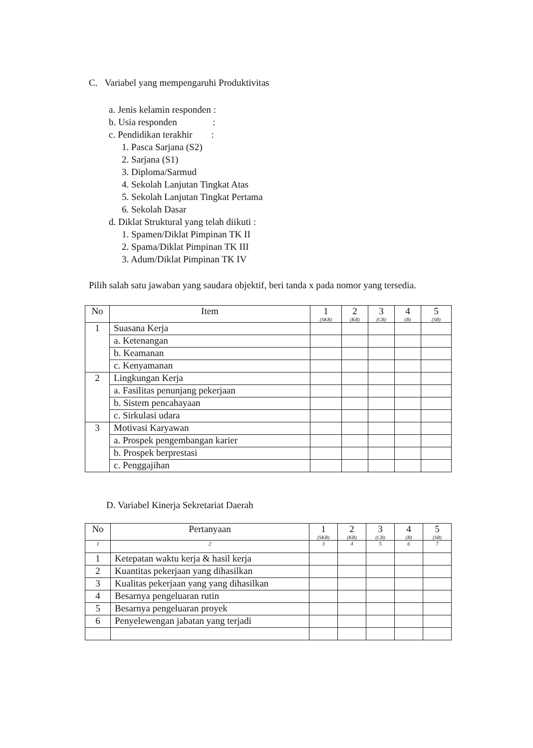C. Variabel yang mempengaruhi Produktivitas
a. Jenis kelamin responden :
b. Usia responden :
c. Pendidikan terakhir :
1. Pasca Sarjana (S2)
2. Sarjana (S1)
3. Diploma/Sarmud
4. Sekolah Lanjutan Tingkat Atas
5. Sekolah Lanjutan Tingkat Pertama
6. Sekolah Dasar
d. Diklat Struktural yang telah diikuti :
1. Spamen/Diklat Pimpinan TK II
2. Spama/Diklat Pimpinan TK III
3. Adum/Diklat Pimpinan TK IV
Pilih salah satu jawaban yang saudara objektif, beri tanda x pada nomor yang tersedia.
| No | Item | 1 (SKB) | 2 (KB) | 3 (CB) | 4 (B) | 5 (SB) |
| --- | --- | --- | --- | --- | --- | --- |
| 1 | Suasana Kerja | | | | | |
| | a. Ketenangan | | | | | |
| | b. Keamanan | | | | | |
| | c. Kenyamanan | | | | | |
| 2 | Lingkungan Kerja | | | | | |
| | a. Fasilitas penunjang pekerjaan | | | | | |
| | b. Sistem pencahayaan | | | | | |
| | c. Sirkulasi udara | | | | | |
| 3 | Motivasi Karyawan | | | | | |
| | a. Prospek pengembangan karier | | | | | |
| | b. Prospek berprestasi | | | | | |
| | c. Penggajihan | | | | | |
D. Variabel Kinerja Sekretariat Daerah
| No | Pertanyaan | 1 (SKB) | 2 (KB) | 3 (CB) | 4 (B) | 5 (SB) |
| --- | --- | --- | --- | --- | --- | --- |
| 1 | 2 | 3 | 4 | 5 | 6 | 7 |
| 1 | Ketepatan waktu kerja & hasil kerja | | | | | |
| 2 | Kuantitas pekerjaan yang dihasilkan | | | | | |
| 3 | Kualitas pekerjaan yang yang dihasilkan | | | | | |
| 4 | Besarnya pengeluaran rutin | | | | | |
| 5 | Besarnya pengeluaran proyek | | | | | |
| 6 | Penyelewengan jabatan yang terjadi | | | | | |